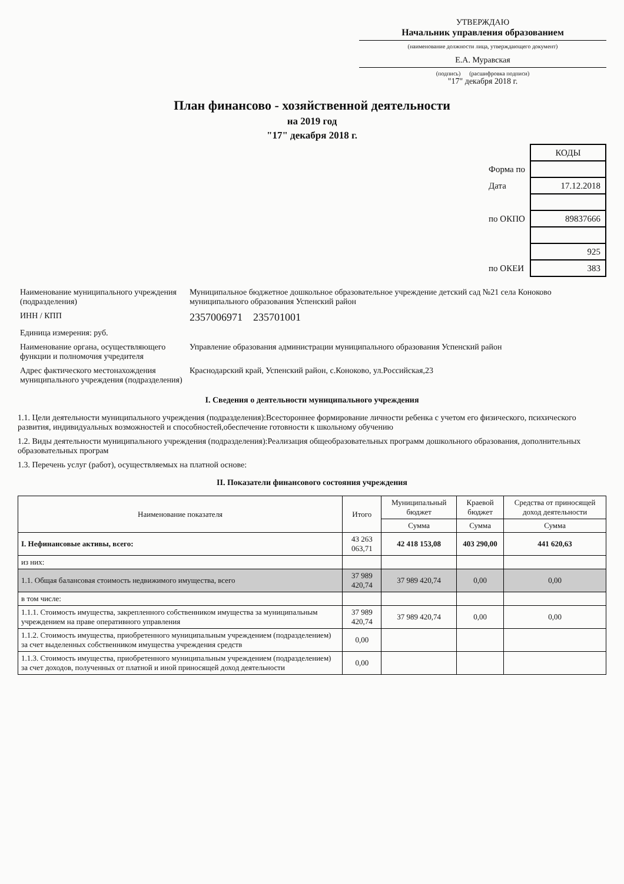УТВЕРЖДАЮ
Начальник управления образованием
(наименование должности лица, утверждающего документ)
Е.А. Муравская
(подпись) (расшифровка подписи)
"17" декабря 2018 г.
План финансово - хозяйственной деятельности
на 2019 год
"17" декабря 2018 г.
| | КОДЫ |
| Форма по | |
| Дата | 17.12.2018 |
| по ОКПО | 89837666 |
| | 925 |
| по ОКЕИ | 383 |
| Наименование муниципального учреждения (подразделения) | Муниципальное бюджетное дошкольное образовательное учреждение детский сад №21 села Коноково муниципального образования Успенский район |
| ИНН / КПП | 2357006971 235701001 |
| Единица измерения: руб. | |
| Наименование органа, осуществляющего функции и полномочия учредителя | Управление образования администрации муниципального образования Успенский район |
| Адрес фактического местонахождения муниципального учреждения (подразделения) | Краснодарский край, Успенский район, с.Коноково, ул.Российская,23 |
I. Сведения о деятельности муниципального учреждения
1.1. Цели деятельности муниципального учреждения (подразделения):Всестороннее формирование личности ребенка с учетом его физического, психического развития, индивидуальных возможностей и способностей,обеспечение готовности к школьному обучению
1.2. Виды деятельности муниципального учреждения (подразделения):Реализация общеобразовательных программ дошкольного образования, дополнительных образовательных програм
1.3. Перечень услуг (работ), осуществляемых на платной основе:
II. Показатели финансового состояния учреждения
| Наименование показателя | Итого | Муниципальный бюджет | Краевой бюджет | Средства от приносящей доход деятельности |
| --- | --- | --- | --- | --- |
| | | Сумма | Сумма | Сумма |
| I. Нефинансовые активы, всего: | 43 263 063,71 | 42 418 153,08 | 403 290,00 | 441 620,63 |
| из них: | | | | |
| 1.1. Общая балансовая стоимость недвижимого имущества, всего | 37 989 420,74 | 37 989 420,74 | 0,00 | 0,00 |
| в том числе: | | | | |
| 1.1.1. Стоимость имущества, закрепленного собственником имущества за муниципальным учреждением на праве оперативного управления | 37 989 420,74 | 37 989 420,74 | 0,00 | 0,00 |
| 1.1.2. Стоимость имущества, приобретенного муниципальным учреждением (подразделением) за счет выделенных собственником имущества учреждения средств | 0,00 | | | |
| 1.1.3. Стоимость имущества, приобретенного муниципальным учреждением (подразделением) за счет доходов, полученных от платной и иной приносящей доход деятельности | 0,00 | | | |